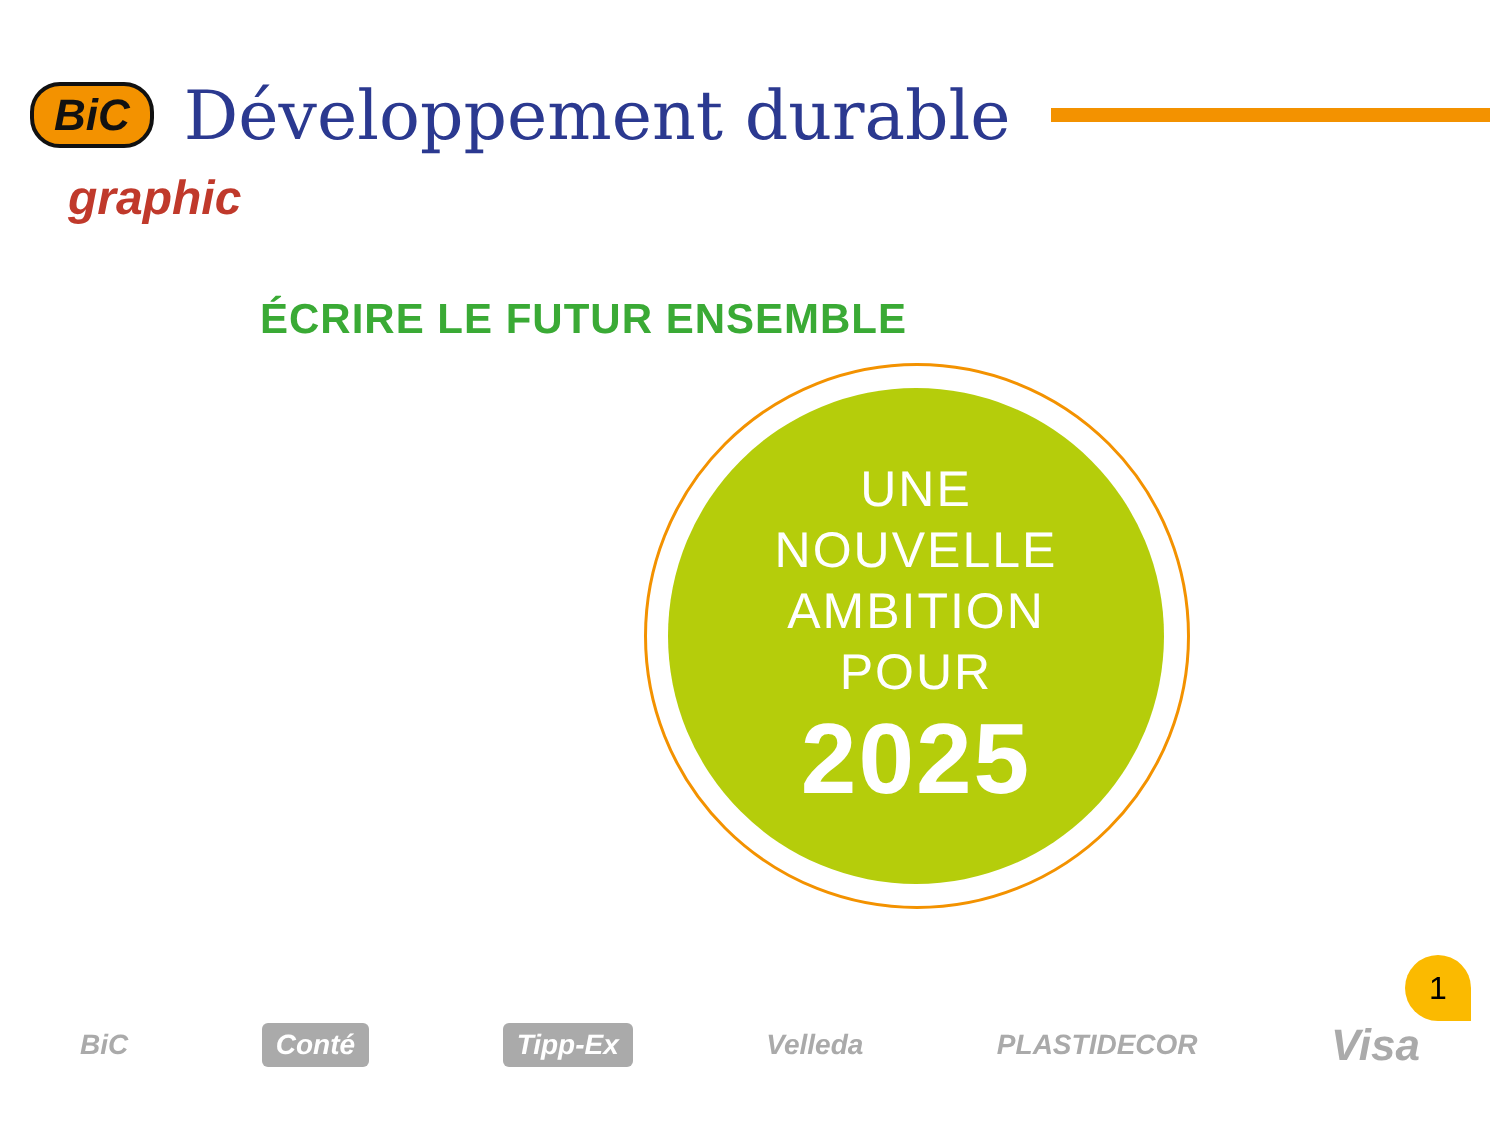BiC Développement durable
graphic
ÉCRIRE LE FUTUR ENSEMBLE
UNE
NOUVELLE
AMBITION
POUR
2025
1
BiC Conté Tipp-Ex Velleda PLASTIDECOR Visa